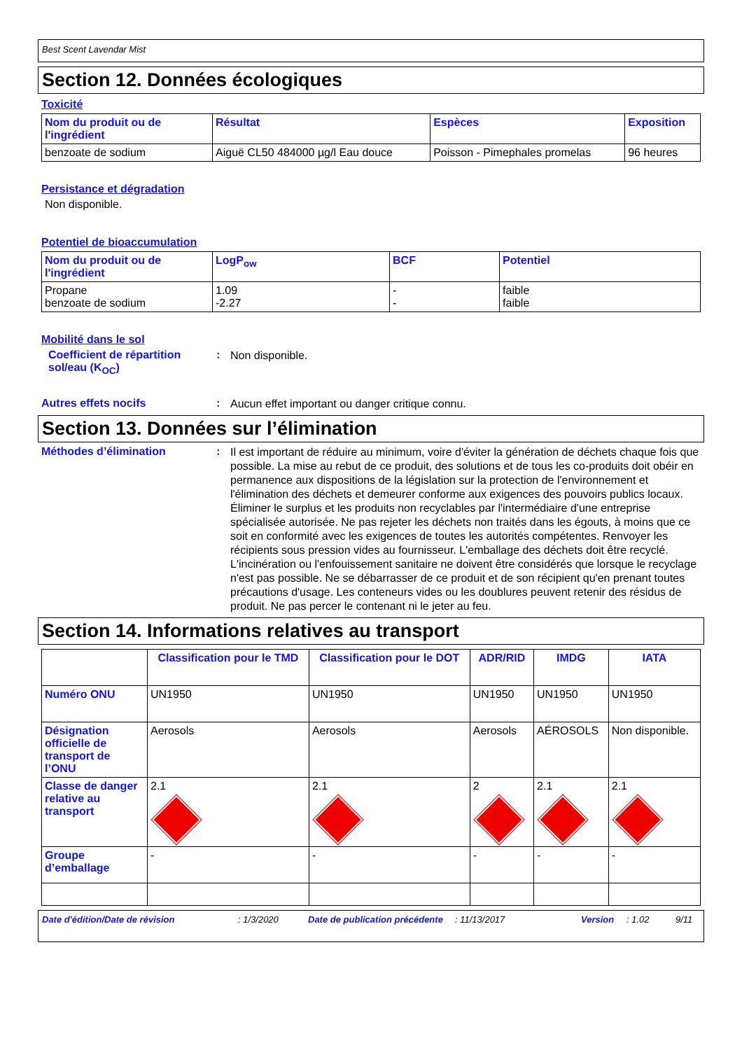Best Scent Lavendar Mist
Section 12. Données écologiques
Toxicité
| Nom du produit ou de l'ingrédient | Résultat | Espèces | Exposition |
| --- | --- | --- | --- |
| benzoate de sodium | Aiguë CL50 484000 µg/l Eau douce | Poisson - Pimephales promelas | 96 heures |
Persistance et dégradation
Non disponible.
Potentiel de bioaccumulation
| Nom du produit ou de l'ingrédient | LogP<sub>ow</sub> | BCF | Potentiel |
| --- | --- | --- | --- |
| Propane benzoate de sodium | 1.09 -2.27 | - - | faible faible |
Mobilité dans le sol
Coefficient de répartition sol/eau (K<sub>OC</sub>)
:
Non disponible.
Autres effets nocifs :
Aucun effet important ou danger critique connu.
Section 13. Données sur l’élimination
Méthodes d’élimination :
Il est important de réduire au minimum, voire d'éviter la génération de déchets chaque fois que possible. La mise au rebut de ce produit, des solutions et de tous les co-produits doit obéir en permanence aux dispositions de la législation sur la protection de l'environnement et l'élimination des déchets et demeurer conforme aux exigences des pouvoirs publics locaux. Éliminer le surplus et les produits non recyclables par l'intermédiaire d'une entreprise spécialisée autorisée. Ne pas rejeter les déchets non traités dans les égouts, à moins que ce soit en conformité avec les exigences de toutes les autorités compétentes. Renvoyer les récipients sous pression vides au fournisseur. L'emballage des déchets doit être recyclé. L'incinération ou l'enfouissement sanitaire ne doivent être considérés que lorsque le recyclage n'est pas possible. Ne se débarrasser de ce produit et de son récipient qu'en prenant toutes précautions d'usage. Les conteneurs vides ou les doublures peuvent retenir des résidus de produit. Ne pas percer le contenant ni le jeter au feu.
Section 14. Informations relatives au transport
| | Classification pour le TMD | Classification pour le DOT | ADR/RID | IMDG | IATA |
| --- | --- | --- | --- | --- | --- |
| Numéro ONU | UN1950 | UN1950 | UN1950 | UN1950 | UN1950 |
| Désignation officielle de transport de l’ONU | Aerosols | Aerosols | Aerosols | AÉROSOLS | Non disponible. |
| Classe de danger relative au transport | 2.1 | 2.1 | 2 | 2.1 | 2.1 |
| Groupe d’emballage | - | - | - | - | - |
Date d'édition/Date de révision: 1/3/2020 Date de publication précédente: 11/13/2017 Version: 1.02 9/11